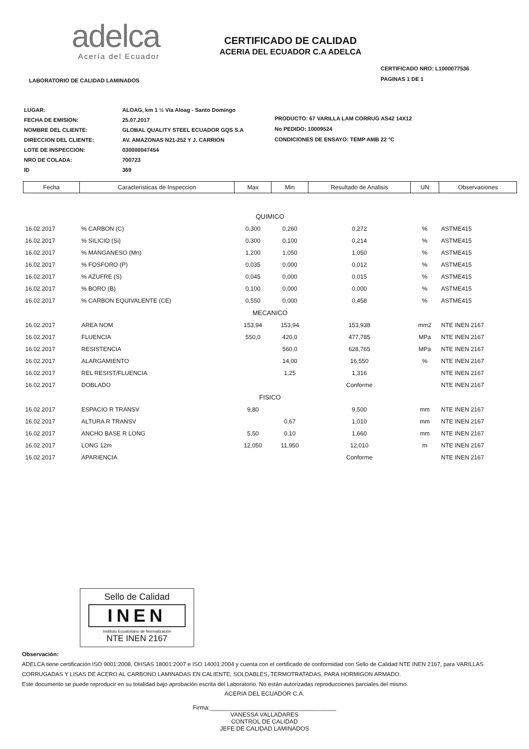adelca
Acería del Ecuador
CERTIFICADO DE CALIDAD
ACERIA DEL ECUADOR C.A ADELCA
LABORATORIO DE CALIDAD LAMINADOS
CERTIFICADO NRO: L1000077536
PAGINAS 1 DE 1
| LUGAR: | ALOAG, km 1 ½ Vía Aloag - Santo Domingo |
| FECHA DE EMISION: | 25.07.2017 |
| NOMBRE DEL CLIENTE: | GLOBAL QUALITY STEEL ECUADOR GQS S.A |
| DIRECCION DEL CLIENTE: | AV. AMAZONAS N21-252 Y J. CARRION |
| LOTE DE INSPECCION: | 030000047454 |
| NRO DE COLADA: | 700723 |
| ID | 369 |
PRODUCTO: 67 VARILLA LAM CORRUG AS42 14X12
No PEDIDO: 10009524
CONDICIONES DE ENSAYO: TEMP AMB 22 °C
| Fecha | Caracteristicas de Inspeccion | Max | Min | Resultado de Analisis | UN | Observaciones |
| --- | --- | --- | --- | --- | --- | --- |
| QUIMICO | | | | | | |
| 16.02.2017 | % CARBON (C) | 0,300 | 0,260 | 0,272 | % | ASTME415 |
| 16.02.2017 | % SILICIO (Si) | 0,300 | 0,100 | 0,214 | % | ASTME415 |
| 16.02.2017 | % MANGANESO (Mn) | 1,200 | 1,050 | 1,050 | % | ASTME415 |
| 16.02.2017 | % FOSFORO (P) | 0,035 | 0,000 | 0,012 | % | ASTME415 |
| 16.02.2017 | % AZUFRE (S) | 0,045 | 0,000 | 0,015 | % | ASTME415 |
| 16.02.2017 | % BORO (B) | 0,100 | 0,000 | 0,000 | % | ASTME415 |
| 16.02.2017 | % CARBON EQUIVALENTE (CE) | 0,550 | 0,000 | 0,458 | % | ASTME415 |
| MECANICO | | | | | | |
| 16.02.2017 | AREA NOM | 153,94 | 153,94 | 153,938 | mm2 | NTE INEN 2167 |
| 16.02.2017 | FLUENCIA | 550,0 | 420,0 | 477,785 | MPa | NTE INEN 2167 |
| 16.02.2017 | RESISTENCIA | | 560,0 | 628,765 | MPa | NTE INEN 2167 |
| 16.02.2017 | ALARGAMIENTO | | 14,00 | 16,550 | % | NTE INEN 2167 |
| 16.02.2017 | REL RESIST/FLUENCIA | | 1,25 | 1,316 | | NTE INEN 2167 |
| 16.02.2017 | DOBLADO | | | Conforme | | NTE INEN 2167 |
| FISICO | | | | | | |
| 16.02.2017 | ESPACIO R TRANSV | 9,80 | | 9,500 | mm | NTE INEN 2167 |
| 16.02.2017 | ALTURA R TRANSV | | 0,67 | 1,010 | mm | NTE INEN 2167 |
| 16.02.2017 | ANCHO BASE R LONG | 5,50 | 0,10 | 1,660 | mm | NTE INEN 2167 |
| 16.02.2017 | LONG 12m | 12,050 | 11,950 | 12,010 | m | NTE INEN 2167 |
| 16.02.2017 | APARIENCIA | | | Conforme | | NTE INEN 2167 |
Sello de Calidad
INEN
Instituto Ecuatoriano de Normalización
NTE INEN 2167
Observación:
ADELCA tiene certificación ISO 9001:2008, OHSAS 18001:2007 e ISO 14001:2004 y cuenta con el certificado de conformidad con Sello de Calidad NTE INEN 2167, para VARILLAS CORRUGADAS Y LISAS DE ACERO AL CARBONO LAMINADAS EN CALIENTE, SOLDABLES, TERMOTRATADAS, PARA HORMIGON ARMADO.
Este documento se puede reproducir en su totalidad bajo aprobación escrita del Laboratorio. No están autorizadas reproducciones parciales del mismo.
ACERIA DEL ECUADOR C.A.
Firma:______________________________________
VANESSA VALLADARES
CONTROL DE CALIDAD
JEFE DE CALIDAD LAMINADOS